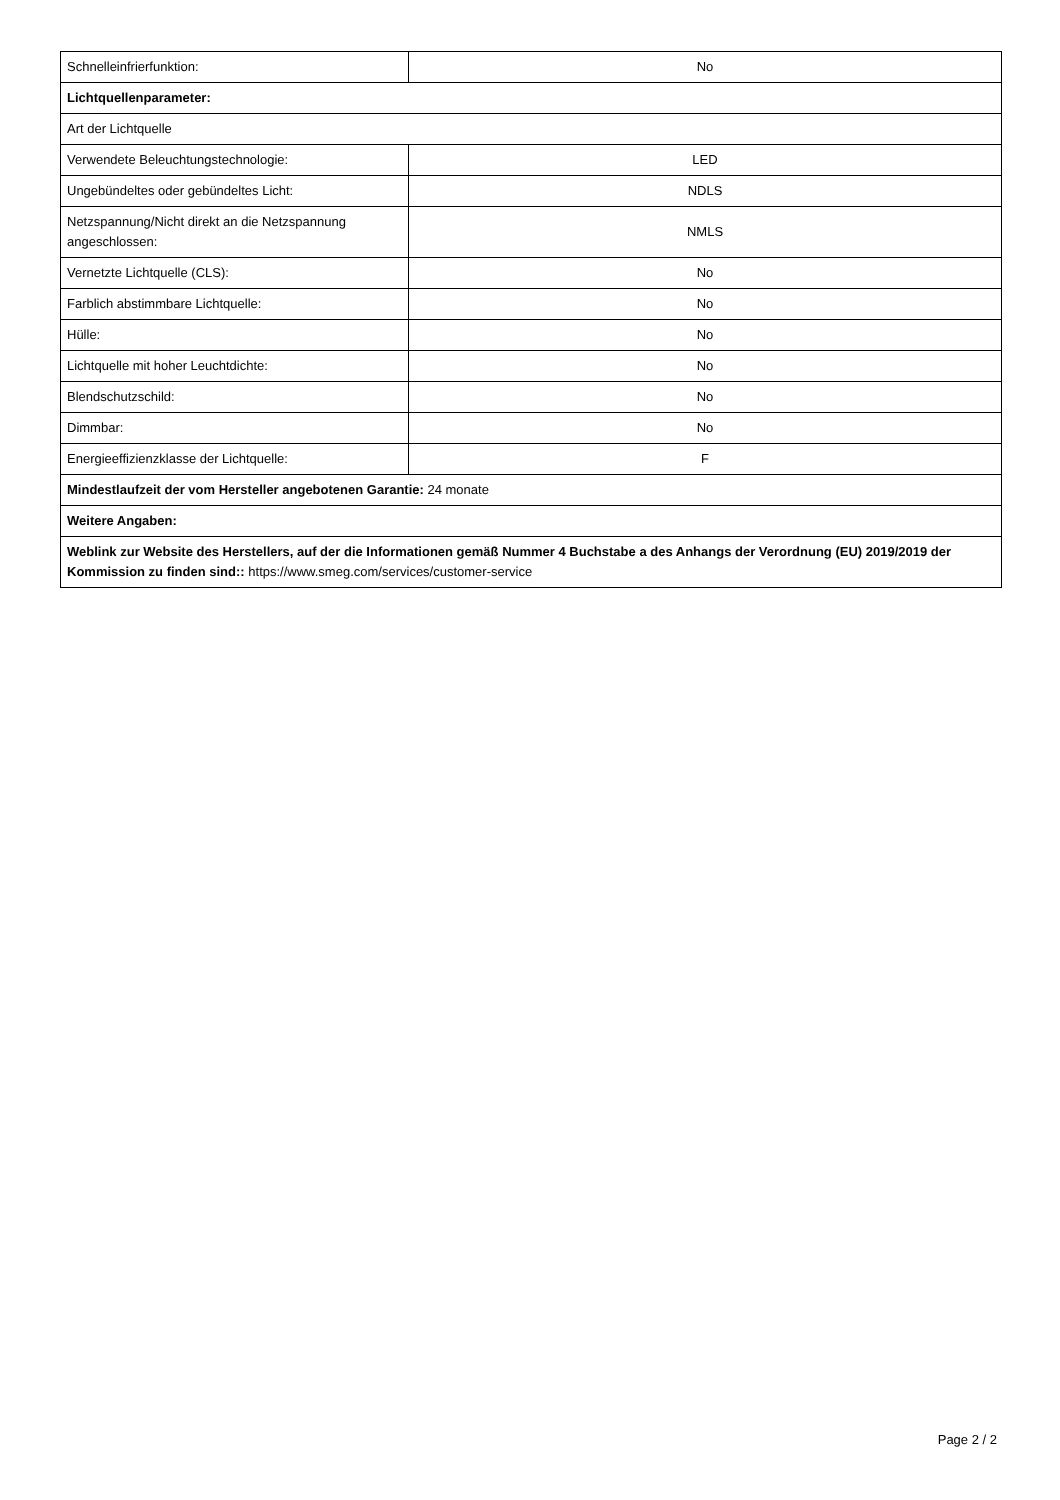| Schnelleinfrierfunktion: | No |
| Lichtquellenparameter: | |
| Art der Lichtquelle | |
| Verwendete Beleuchtungstechnologie: | LED |
| Ungebündeltes oder gebündeltes Licht: | NDLS |
| Netzspannung/Nicht direkt an die Netzspannung angeschlossen: | NMLS |
| Vernetzte Lichtquelle (CLS): | No |
| Farblich abstimmbare Lichtquelle: | No |
| Hülle: | No |
| Lichtquelle mit hoher Leuchtdichte: | No |
| Blendschutzschild: | No |
| Dimmbar: | No |
| Energieeffizienzklasse der Lichtquelle: | F |
| Mindestlaufzeit der vom Hersteller angebotenen Garantie: 24 monate | |
| Weitere Angaben: | |
| Weblink zur Website des Herstellers, auf der die Informationen gemäß Nummer 4 Buchstabe a des Anhangs der Verordnung (EU) 2019/2019 der Kommission zu finden sind:: https://www.smeg.com/services/customer-service | |
Page 2 / 2